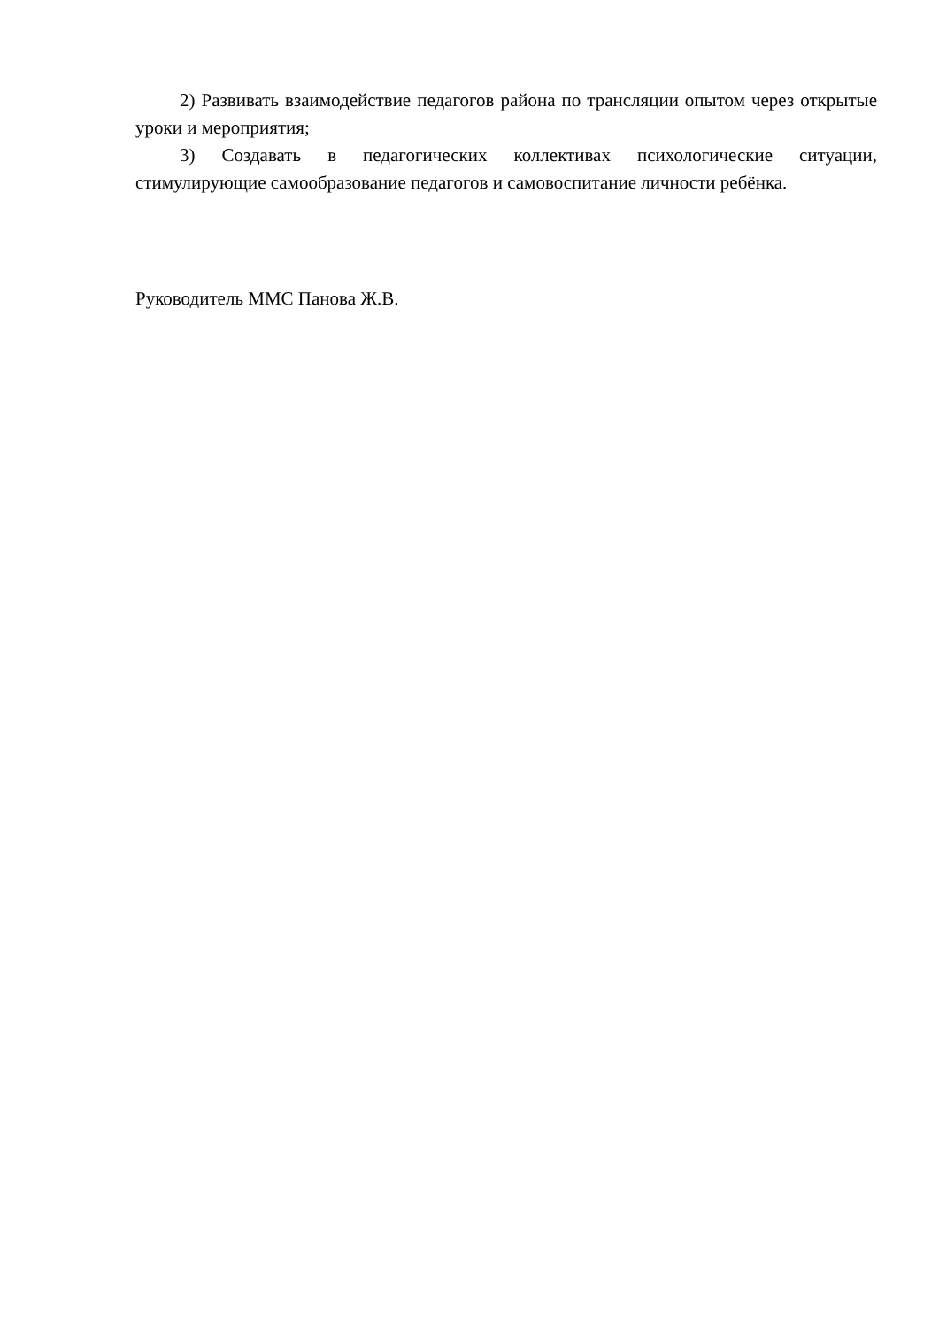2) Развивать взаимодействие педагогов района по трансляции опытом через открытые уроки и мероприятия;
3) Создавать в педагогических коллективах психологические ситуации, стимулирующие самообразование педагогов и самовоспитание личности ребёнка.
Руководитель ММС Панова Ж.В.